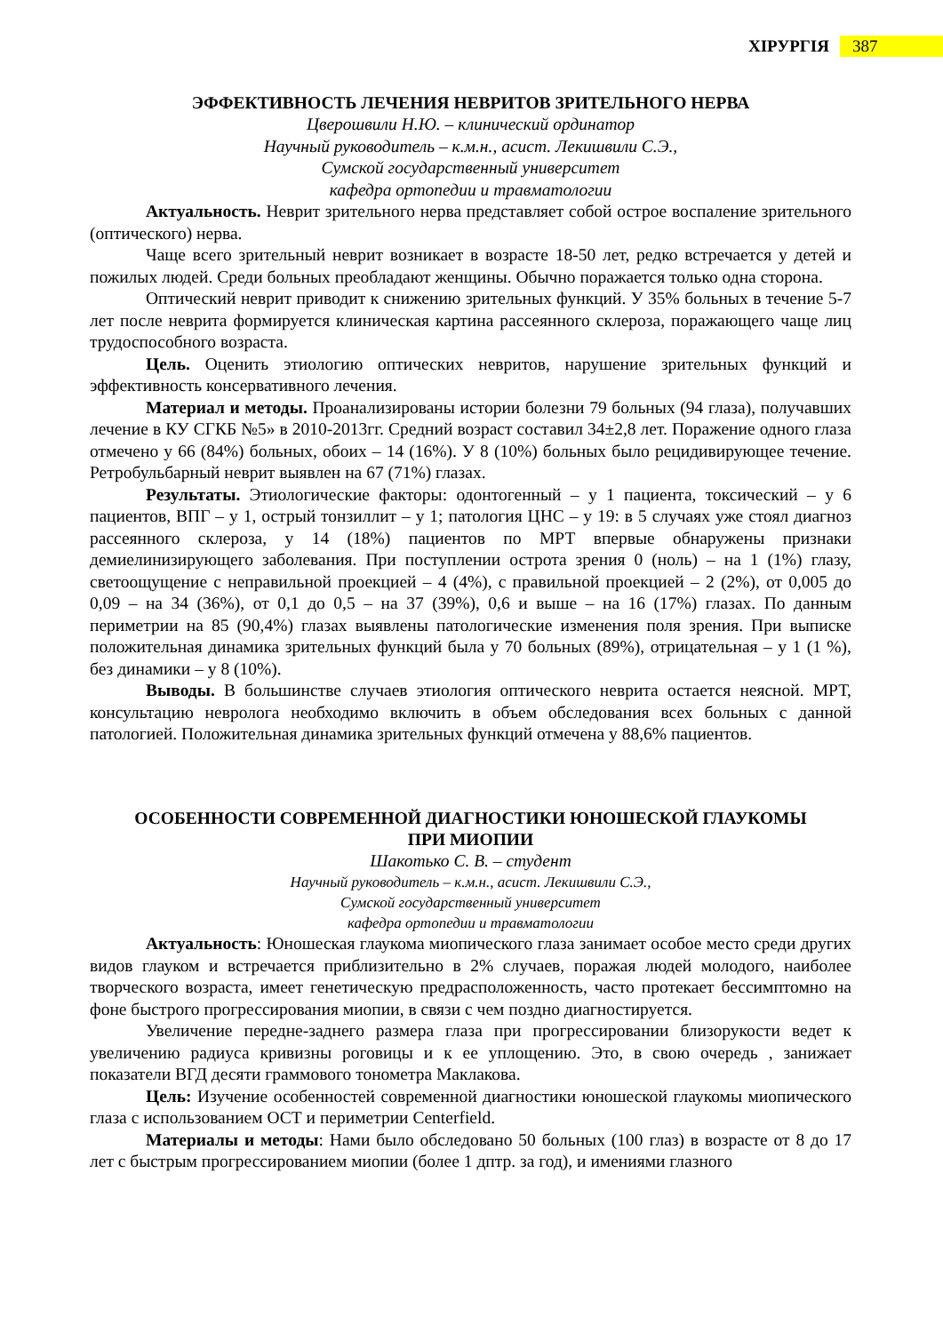ХІРУРГІЯ
387
ЭФФЕКТИВНОСТЬ ЛЕЧЕНИЯ НЕВРИТОВ ЗРИТЕЛЬНОГО НЕРВА
Цверошвили Н.Ю. – клинический ординатор
Научный руководитель – к.м.н., асист. Лекишвили С.Э.,
Сумской государственный университет
кафедра ортопедии и травматологии
Актуальность. Неврит зрительного нерва представляет собой острое воспаление зрительного (оптического) нерва.
Чаще всего зрительный неврит возникает в возрасте 18-50 лет, редко встречается у детей и пожилых людей. Среди больных преобладают женщины. Обычно поражается только одна сторона.
Оптический неврит приводит к снижению зрительных функций. У 35% больных в течение 5-7 лет после неврита формируется клиническая картина рассеянного склероза, поражающего чаще лиц трудоспособного возраста.
Цель. Оценить этиологию оптических невритов, нарушение зрительных функций и эффективность консервативного лечения.
Материал и методы. Проанализированы истории болезни 79 больных (94 глаза), получавших лечение в КУ СГКБ №5» в 2010-2013гг. Средний возраст составил 34±2,8 лет. Поражение одного глаза отмечено у 66 (84%) больных, обоих – 14 (16%). У 8 (10%) больных было рецидивирующее течение. Ретробульбарный неврит выявлен на 67 (71%) глазах.
Результаты. Этиологические факторы: одонтогенный – у 1 пациента, токсический – у 6 пациентов, ВПГ – у 1, острый тонзиллит – у 1; патология ЦНС – у 19: в 5 случаях уже стоял диагноз рассеянного склероза, у 14 (18%) пациентов по МРТ впервые обнаружены признаки демиелинизирующего заболевания. При поступлении острота зрения 0 (ноль) – на 1 (1%) глазу, светоощущение с неправильной проекцией – 4 (4%), с правильной проекцией – 2 (2%), от 0,005 до 0,09 – на 34 (36%), от 0,1 до 0,5 – на 37 (39%), 0,6 и выше – на 16 (17%) глазах. По данным периметрии на 85 (90,4%) глазах выявлены патологические изменения поля зрения. При выписке положительная динамика зрительных функций была у 70 больных (89%), отрицательная – у 1 (1 %), без динамики – у 8 (10%).
Выводы. В большинстве случаев этиология оптического неврита остается неясной. МРТ, консультацию невролога необходимо включить в объем обследования всех больных с данной патологией. Положительная динамика зрительных функций отмечена у 88,6% пациентов.
ОСОБЕННОСТИ СОВРЕМЕННОЙ ДИАГНОСТИКИ ЮНОШЕСКОЙ ГЛАУКОМЫ
ПРИ МИОПИИ
Шакотько С. В. – студент
Научный руководитель – к.м.н., асист. Лекишвили С.Э.,
Сумской государственный университет
кафедра ортопедии и травматологии
Актуальность: Юношеская глаукома миопического глаза занимает особое место среди других видов глауком и встречается приблизительно в 2% случаев, поражая людей молодого, наиболее творческого возраста, имеет генетическую предрасположенность, часто протекает бессимптомно на фоне быстрого прогрессирования миопии, в связи с чем поздно диагностируется.
Увеличение передне-заднего размера глаза при прогрессировании близорукости ведет к увеличению радиуса кривизны роговицы и к ее уплощению. Это, в свою очередь , занижает показатели ВГД десяти граммового тонометра Маклакова.
Цель: Изучение особенностей современной диагностики юношеской глаукомы миопического глаза с использованием ОСТ и периметрии Centerfield.
Материалы и методы: Нами было обследовано 50 больных (100 глаз) в возрасте от 8 до 17 лет с быстрым прогрессированием миопии (более 1 дптр. за год), и имениями глазного